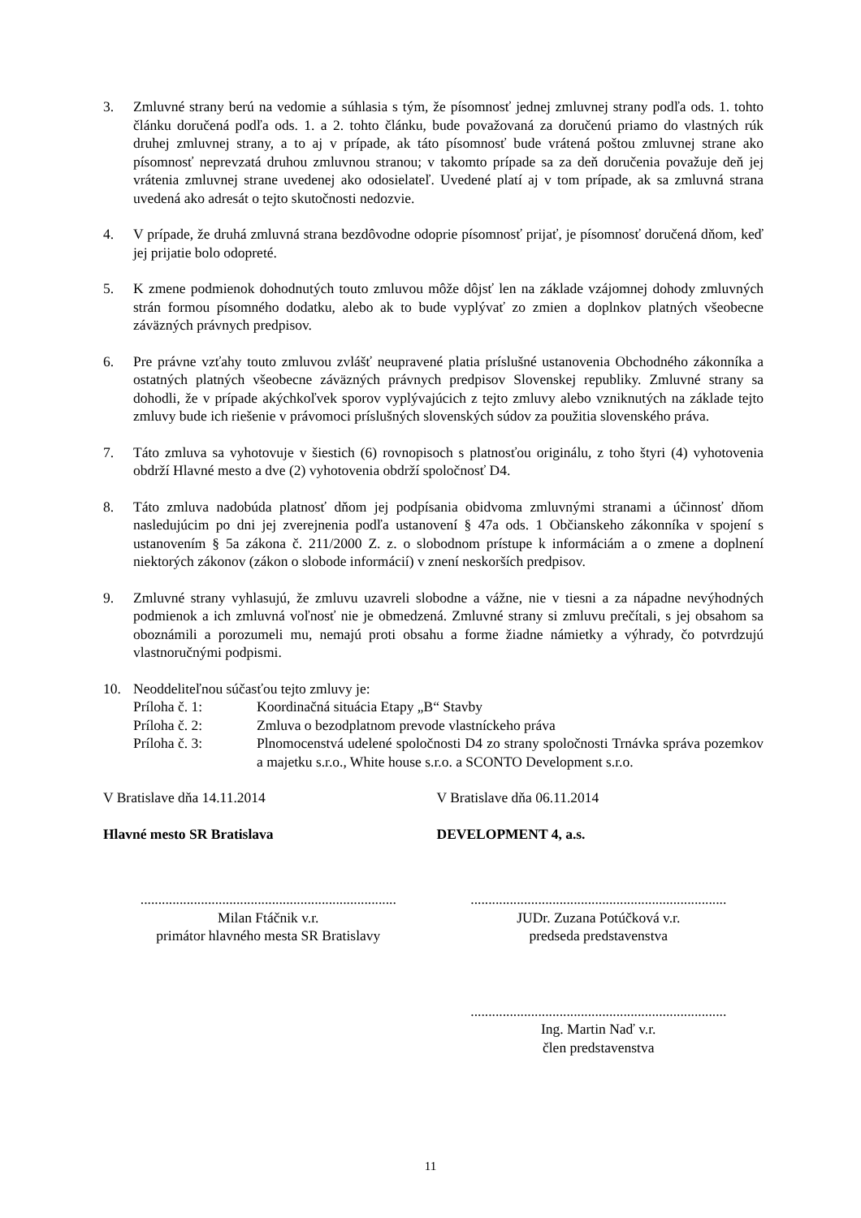3. Zmluvné strany berú na vedomie a súhlasia s tým, že písomnosť jednej zmluvnej strany podľa ods. 1. tohto článku doručená podľa ods. 1. a 2. tohto článku, bude považovaná za doručenú priamo do vlastných rúk druhej zmluvnej strany, a to aj v prípade, ak táto písomnosť bude vrátená poštou zmluvnej strane ako písomnosť neprevzatá druhou zmluvnou stranou; v takomto prípade sa za deň doručenia považuje deň jej vrátenia zmluvnej strane uvedenej ako odosielateľ. Uvedené platí aj v tom prípade, ak sa zmluvná strana uvedená ako adresát o tejto skutočnosti nedozvie.
4. V prípade, že druhá zmluvná strana bezdôvodne odoprie písomnosť prijať, je písomnosť doručená dňom, keď jej prijatie bolo odopreté.
5. K zmene podmienok dohodnutých touto zmluvou môže dôjsť len na základe vzájomnej dohody zmluvných strán formou písomného dodatku, alebo ak to bude vyplývať zo zmien a doplnkov platných všeobecne záväzných právnych predpisov.
6. Pre právne vzťahy touto zmluvou zvlášť neupravené platia príslušné ustanovenia Obchodného zákonníka a ostatných platných všeobecne záväzných právnych predpisov Slovenskej republiky. Zmluvné strany sa dohodli, že v prípade akýchkoľvek sporov vyplývajúcich z tejto zmluvy alebo vzniknutých na základe tejto zmluvy bude ich riešenie v právomoci príslušných slovenských súdov za použitia slovenského práva.
7. Táto zmluva sa vyhotovuje v šiestich (6) rovnopisoch s platnosťou originálu, z toho štyri (4) vyhotovenia obdrží Hlavné mesto a dve (2) vyhotovenia obdrží spoločnosť D4.
8. Táto zmluva nadobúda platnosť dňom jej podpísania obidvoma zmluvnými stranami a účinnosť dňom nasledujúcim po dni jej zverejnenia podľa ustanovení § 47a ods. 1 Občianskeho zákonníka v spojení s ustanovením § 5a zákona č. 211/2000 Z. z. o slobodnom prístupe k informáciám a o zmene a doplnení niektorých zákonov (zákon o slobode informácií) v znení neskorších predpisov.
9. Zmluvné strany vyhlasujú, že zmluvu uzavreli slobodne a vážne, nie v tiesni a za nápadne nevýhodných podmienok a ich zmluvná voľnosť nie je obmedzená. Zmluvné strany si zmluvu prečítali, s jej obsahom sa oboznámili a porozumeli mu, nemajú proti obsahu a forme žiadne námietky a výhrady, čo potvrdzujú vlastnoručnými podpismi.
10. Neoddeliteľnou súčasťou tejto zmluvy je:
Príloha č. 1: Koordinačná situácia Etapy „B“ Stavby
Príloha č. 2: Zmluva o bezodplatnom prevode vlastníckeho práva
Príloha č. 3: Plnomocenstvá udelené spoločnosti D4 zo strany spoločnosti Trnávka správa pozemkov a majetku s.r.o., White house s.r.o. a SCONTO Development s.r.o.
V Bratislave dňa 14.11.2014 V Bratislave dňa 06.11.2014
Hlavné mesto SR Bratislava DEVELOPMENT 4, a.s.
........................................................................
Milan Ftáčnik v.r.
primátor hlavného mesta SR Bratislavy
........................................................................
JUDr. Zuzana Potúčková v.r.
predseda predstavenstva
........................................................................
Ing. Martin Naď v.r.
člen predstavenstva
11